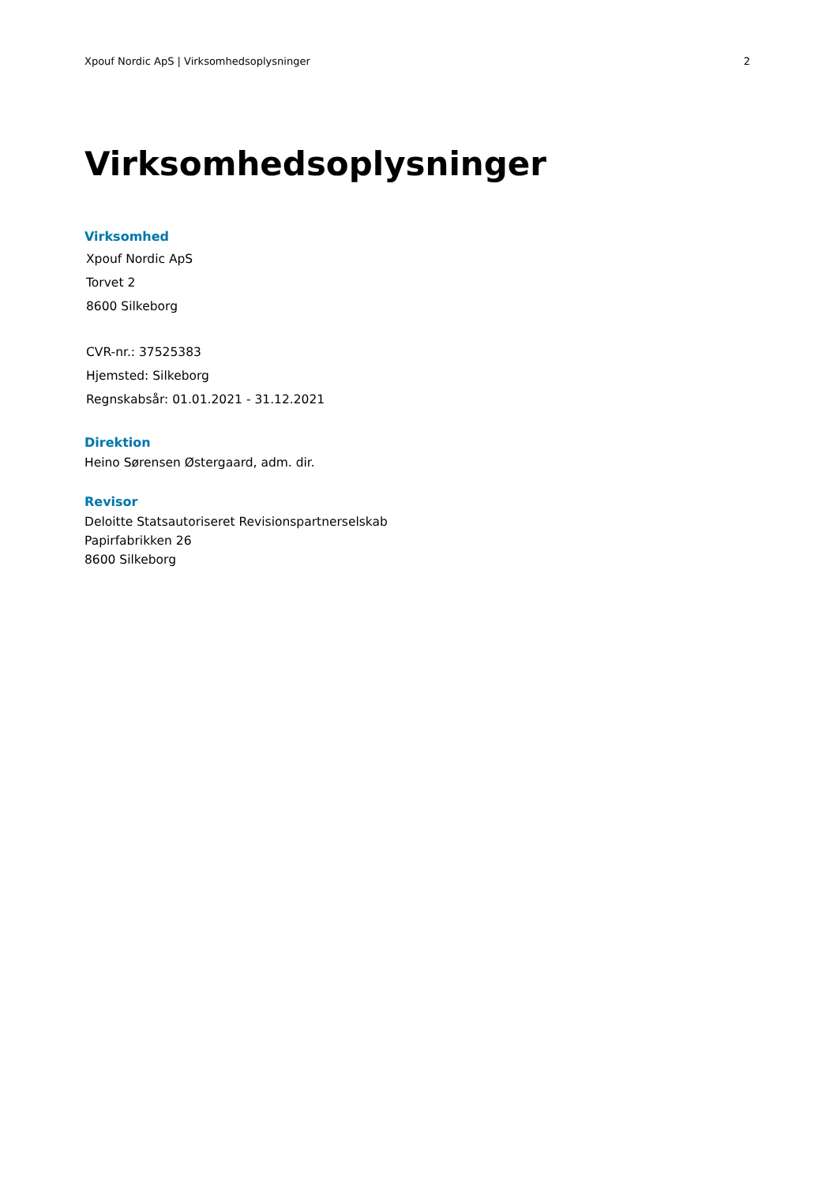Xpouf Nordic ApS | Virksomhedsoplysninger 2
Virksomhedsoplysninger
Virksomhed
Xpouf Nordic ApS
Torvet 2
8600 Silkeborg
CVR-nr.: 37525383
Hjemsted: Silkeborg
Regnskabsår: 01.01.2021 - 31.12.2021
Direktion
Heino Sørensen Østergaard, adm. dir.
Revisor
Deloitte Statsautoriseret Revisionspartnerselskab
Papirfabrikken 26
8600 Silkeborg